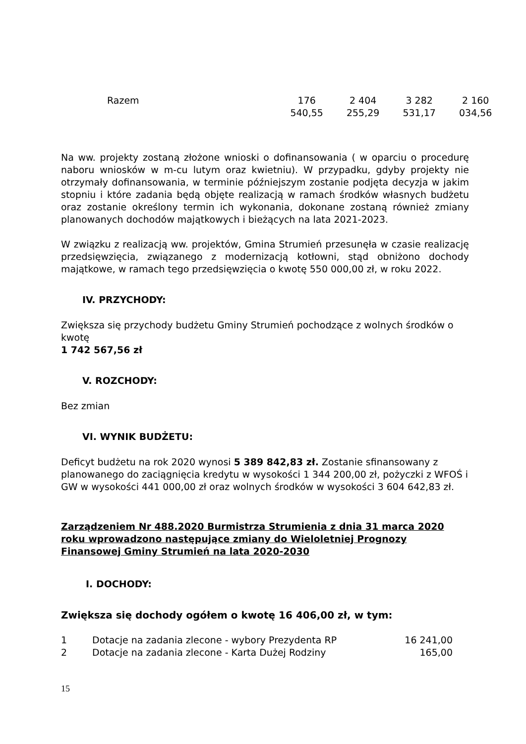| Razem | 176 540,55 | 2 404 255,29 | 3 282 531,17 | 2 160 034,56 |
Na ww. projekty zostaną złożone wnioski o dofinansowania ( w oparciu o procedurę naboru wniosków w m-cu lutym oraz kwietniu). W przypadku, gdyby projekty nie otrzymały dofinansowania, w terminie późniejszym zostanie podjęta decyzja w jakim stopniu i które zadania będą objęte realizacją w ramach środków własnych budżetu oraz zostanie określony termin ich wykonania, dokonane zostaną również zmiany planowanych dochodów majątkowych i bieżących na lata 2021-2023.
W związku z realizacją ww. projektów, Gmina Strumień przesunęła w czasie realizację przedsięwzięcia, związanego z modernizacją kotłowni, stąd obniżono dochody majątkowe, w ramach tego przedsięwzięcia o kwotę 550 000,00 zł, w roku 2022.
IV. PRZYCHODY:
Zwiększa się przychody budżetu Gminy Strumień pochodzące z wolnych środków o kwotę
1 742 567,56 zł
V. ROZCHODY:
Bez zmian
VI. WYNIK BUDŻETU:
Deficyt budżetu na rok 2020 wynosi 5 389 842,83 zł. Zostanie sfinansowany z planowanego do zaciągnięcia kredytu w wysokości 1 344 200,00 zł, pożyczki z WFOŚ i GW w wysokości 441 000,00 zł oraz wolnych środków w wysokości 3 604 642,83 zł.
Zarządzeniem Nr 488.2020 Burmistrza Strumienia z dnia 31 marca 2020 roku wprowadzono następujące zmiany do Wieloletniej Prognozy Finansowej Gminy Strumień na lata 2020-2030
I. DOCHODY:
Zwiększa się dochody ogółem o kwotę 16 406,00 zł, w tym:
| 1 | Dotacje na zadania zlecone - wybory Prezydenta RP | 16 241,00 |
| 2 | Dotacje na zadania zlecone - Karta Dużej Rodziny | 165,00 |
15